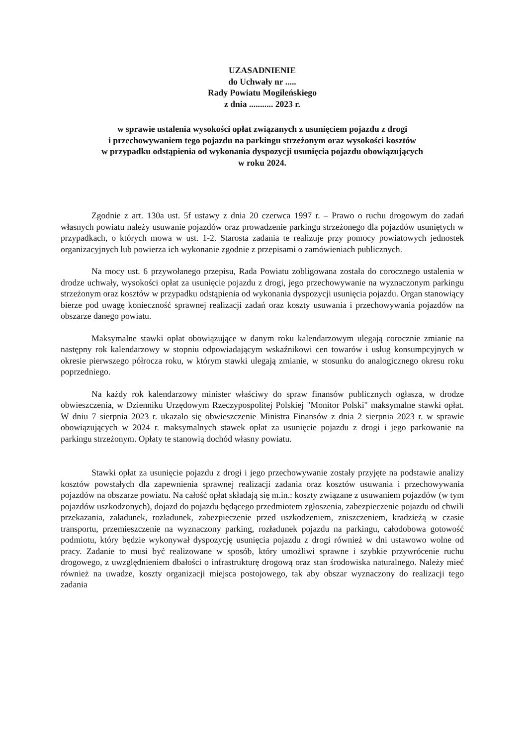UZASADNIENIE
do Uchwały nr .....
Rady Powiatu Mogileńskiego
z dnia ........... 2023 r.
w sprawie ustalenia wysokości opłat związanych z usunięciem pojazdu z drogi
i przechowywaniem tego pojazdu na parkingu strzeżonym oraz wysokości kosztów
w przypadku odstąpienia od wykonania dyspozycji usunięcia pojazdu obowiązujących
w roku 2024.
Zgodnie z art. 130a ust. 5f ustawy z dnia 20 czerwca 1997 r. – Prawo o ruchu drogowym do zadań własnych powiatu należy usuwanie pojazdów oraz prowadzenie parkingu strzeżonego dla pojazdów usuniętych w przypadkach, o których mowa w ust. 1-2. Starosta zadania te realizuje przy pomocy powiatowych jednostek organizacyjnych lub powierza ich wykonanie zgodnie z przepisami o zamówieniach publicznych.
Na mocy ust. 6 przywołanego przepisu, Rada Powiatu zobligowana została do corocznego ustalenia w drodze uchwały, wysokości opłat za usunięcie pojazdu z drogi, jego przechowywanie na wyznaczonym parkingu strzeżonym oraz kosztów w przypadku odstąpienia od wykonania dyspozycji usunięcia pojazdu. Organ stanowiący bierze pod uwagę konieczność sprawnej realizacji zadań oraz koszty usuwania i przechowywania pojazdów na obszarze danego powiatu.
Maksymalne stawki opłat obowiązujące w danym roku kalendarzowym ulegają corocznie zmianie na następny rok kalendarzowy w stopniu odpowiadającym wskaźnikowi cen towarów i usług konsumpcyjnych w okresie pierwszego półrocza roku, w którym stawki ulegają zmianie, w stosunku do analogicznego okresu roku poprzedniego.
Na każdy rok kalendarzowy minister właściwy do spraw finansów publicznych ogłasza, w drodze obwieszczenia, w Dzienniku Urzędowym Rzeczypospolitej Polskiej "Monitor Polski" maksymalne stawki opłat. W dniu 7 sierpnia 2023 r. ukazało się obwieszczenie Ministra Finansów z dnia 2 sierpnia 2023 r. w sprawie obowiązujących w 2024 r. maksymalnych stawek opłat za usunięcie pojazdu z drogi i jego parkowanie na parkingu strzeżonym. Opłaty te stanowią dochód własny powiatu.
Stawki opłat za usunięcie pojazdu z drogi i jego przechowywanie zostały przyjęte na podstawie analizy kosztów powstałych dla zapewnienia sprawnej realizacji zadania oraz kosztów usuwania i przechowywania pojazdów na obszarze powiatu. Na całość opłat składają się m.in.: koszty związane z usuwaniem pojazdów (w tym pojazdów uszkodzonych), dojazd do pojazdu będącego przedmiotem zgłoszenia, zabezpieczenie pojazdu od chwili przekazania, załadunek, rozładunek, zabezpieczenie przed uszkodzeniem, zniszczeniem, kradzieżą w czasie transportu, przemieszczenie na wyznaczony parking, rozładunek pojazdu na parkingu, całodobowa gotowość podmiotu, który będzie wykonywał dyspozycję usunięcia pojazdu z drogi również w dni ustawowo wolne od pracy. Zadanie to musi być realizowane w sposób, który umożliwi sprawne i szybkie przywrócenie ruchu drogowego, z uwzględnieniem dbałości o infrastrukturę drogową oraz stan środowiska naturalnego. Należy mieć również na uwadze, koszty organizacji miejsca postojowego, tak aby obszar wyznaczony do realizacji tego zadania